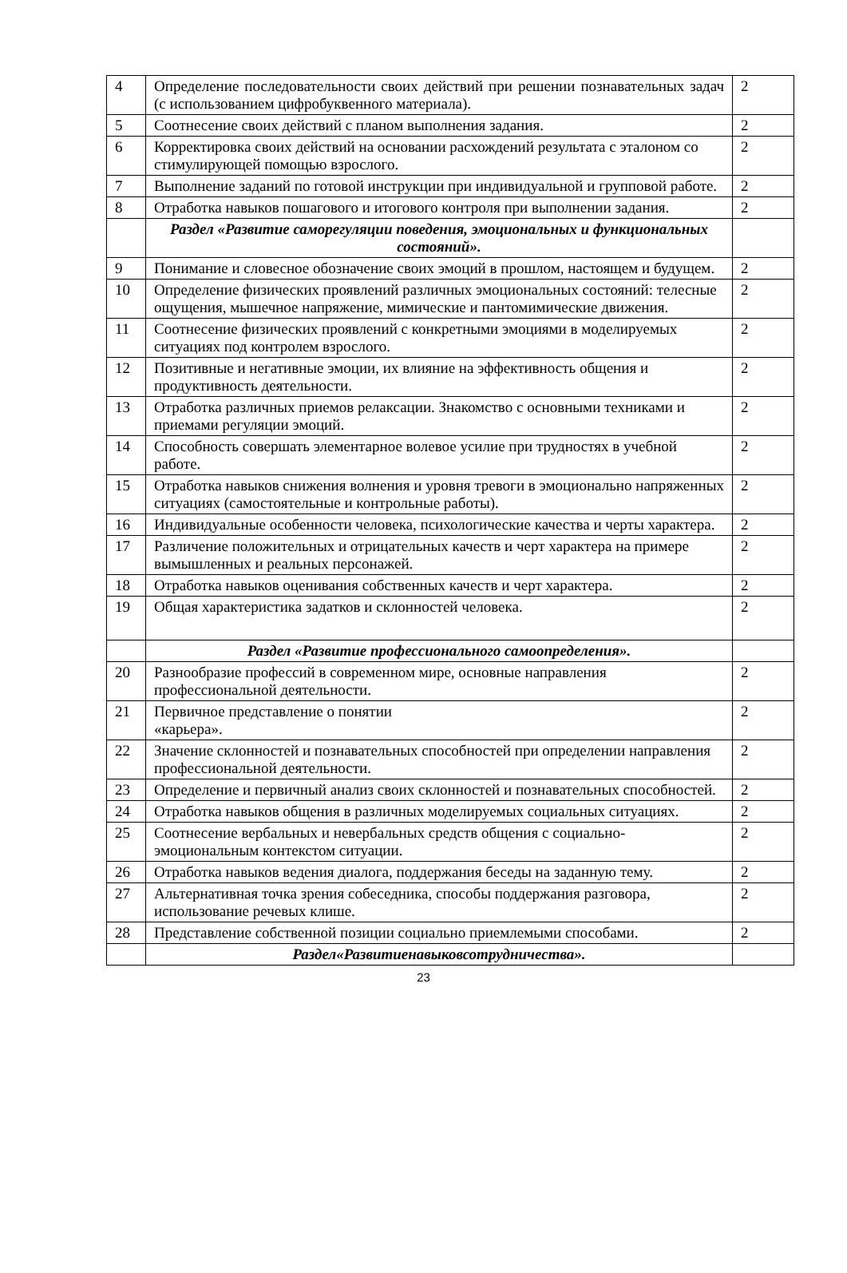| 4 | Определение последовательности своих действий при решении познавательных задач (с использованием цифробуквенного материала). | 2 |
| 5 | Соотнесение своих действий с планом выполнения задания. | 2 |
| 6 | Корректировка своих действий на основании расхождений результата с эталоном со стимулирующей помощью взрослого. | 2 |
| 7 | Выполнение заданий по готовой инструкции при индивидуальной и групповой работе. | 2 |
| 8 | Отработка навыков пошагового и итогового контроля при выполнении задания. | 2 |
| | Раздел «Развитие саморегуляции поведения, эмоциональных и функциональных состояний». | |
| 9 | Понимание и словесное обозначение своих эмоций в прошлом, настоящем и будущем. | 2 |
| 10 | Определение физических проявлений различных эмоциональных состояний: телесные ощущения, мышечное напряжение, мимические и пантомимические движения. | 2 |
| 11 | Соотнесение физических проявлений с конкретными эмоциями в моделируемых ситуациях под контролем взрослого. | 2 |
| 12 | Позитивные и негативные эмоции, их влияние на эффективность общения и продуктивность деятельности. | 2 |
| 13 | Отработка различных приемов релаксации. Знакомство с основными техниками и приемами регуляции эмоций. | 2 |
| 14 | Способность совершать элементарное волевое усилие при трудностях в учебной работе. | 2 |
| 15 | Отработка навыков снижения волнения и уровня тревоги в эмоционально напряженных ситуациях (самостоятельные и контрольные работы). | 2 |
| 16 | Индивидуальные особенности человека, психологические качества и черты характера. | 2 |
| 17 | Различение положительных и отрицательных качеств и черт характера на примере вымышленных и реальных персонажей. | 2 |
| 18 | Отработка навыков оценивания собственных качеств и черт характера. | 2 |
| 19 | Общая характеристика задатков и склонностей человека. | 2 |
| | Раздел «Развитие профессионального самоопределения». | |
| 20 | Разнообразие профессий в современном мире, основные направления профессиональной деятельности. | 2 |
| 21 | Первичное представление о понятии «карьера». | 2 |
| 22 | Значение склонностей и познавательных способностей при определении направления профессиональной деятельности. | 2 |
| 23 | Определение и первичный анализ своих склонностей и познавательных способностей. | 2 |
| 24 | Отработка навыков общения в различных моделируемых социальных ситуациях. | 2 |
| 25 | Соотнесение вербальных и невербальных средств общения с социально-эмоциональным контекстом ситуации. | 2 |
| 26 | Отработка навыков ведения диалога, поддержания беседы на заданную тему. | 2 |
| 27 | Альтернативная точка зрения собеседника, способы поддержания разговора, использование речевых клише. | 2 |
| 28 | Представление собственной позиции социально приемлемыми способами. | 2 |
| | Раздел«Развитиенавыковсотрудничества». | |
23